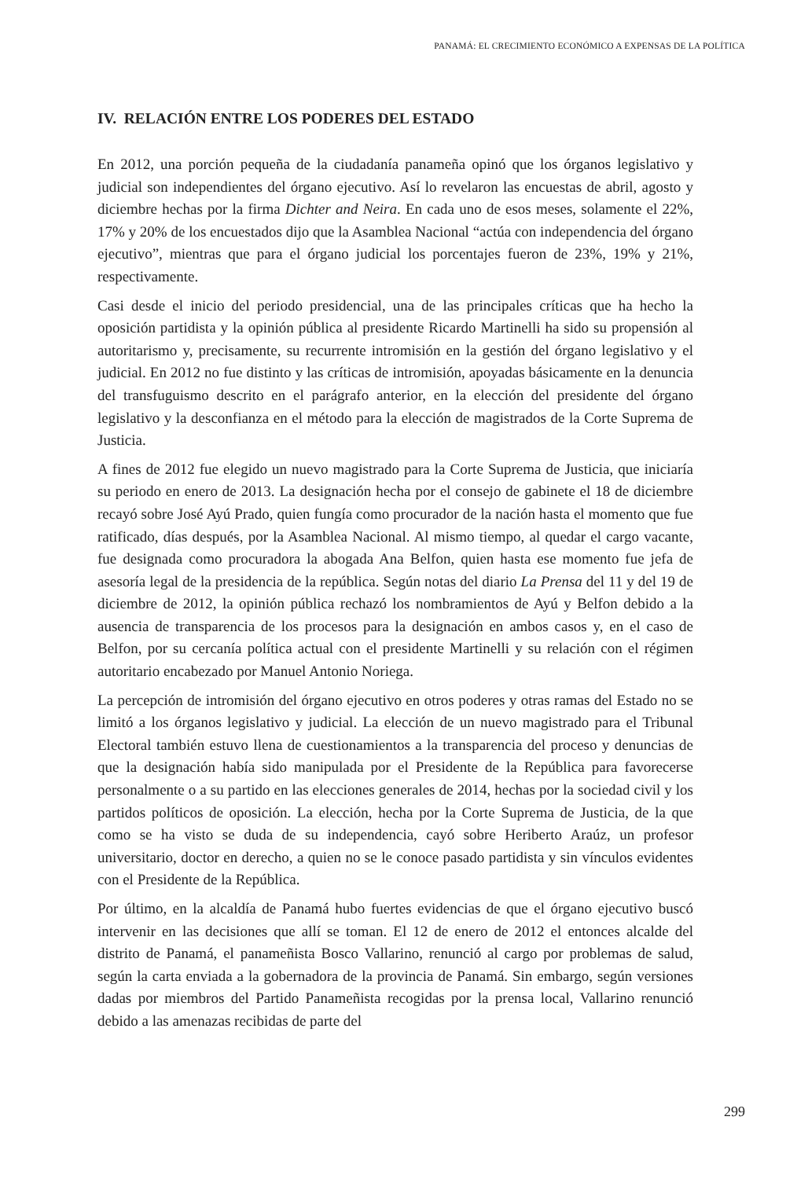PANAMÁ: EL CRECIMIENTO ECONÓMICO A EXPENSAS DE LA POLÍTICA
IV. RELACIÓN ENTRE LOS PODERES DEL ESTADO
En 2012, una porción pequeña de la ciudadanía panameña opinó que los órganos legislativo y judicial son independientes del órgano ejecutivo. Así lo revelaron las encuestas de abril, agosto y diciembre hechas por la firma Dichter and Neira. En cada uno de esos meses, solamente el 22%, 17% y 20% de los encuestados dijo que la Asamblea Nacional “actúa con independencia del órgano ejecutivo”, mientras que para el órgano judicial los porcentajes fueron de 23%, 19% y 21%, respectivamente.
Casi desde el inicio del periodo presidencial, una de las principales críticas que ha hecho la oposición partidista y la opinión pública al presidente Ricardo Martinelli ha sido su propensión al autoritarismo y, precisamente, su recurrente intromisión en la gestión del órgano legislativo y el judicial. En 2012 no fue distinto y las críticas de intromisión, apoyadas básicamente en la denuncia del transfuguismo descrito en el parágrafo anterior, en la elección del presidente del órgano legislativo y la desconfianza en el método para la elección de magistrados de la Corte Suprema de Justicia.
A fines de 2012 fue elegido un nuevo magistrado para la Corte Suprema de Justicia, que iniciaría su periodo en enero de 2013. La designación hecha por el consejo de gabinete el 18 de diciembre recayó sobre José Ayú Prado, quien fungía como procurador de la nación hasta el momento que fue ratificado, días después, por la Asamblea Nacional. Al mismo tiempo, al quedar el cargo vacante, fue designada como procuradora la abogada Ana Belfon, quien hasta ese momento fue jefa de asesoría legal de la presidencia de la república. Según notas del diario La Prensa del 11 y del 19 de diciembre de 2012, la opinión pública rechazó los nombramientos de Ayú y Belfon debido a la ausencia de transparencia de los procesos para la designación en ambos casos y, en el caso de Belfon, por su cercanía política actual con el presidente Martinelli y su relación con el régimen autoritario encabezado por Manuel Antonio Noriega.
La percepción de intromisión del órgano ejecutivo en otros poderes y otras ramas del Estado no se limitó a los órganos legislativo y judicial. La elección de un nuevo magistrado para el Tribunal Electoral también estuvo llena de cuestionamientos a la transparencia del proceso y denuncias de que la designación había sido manipulada por el Presidente de la República para favorecerse personalmente o a su partido en las elecciones generales de 2014, hechas por la sociedad civil y los partidos políticos de oposición. La elección, hecha por la Corte Suprema de Justicia, de la que como se ha visto se duda de su independencia, cayó sobre Heriberto Araúz, un profesor universitario, doctor en derecho, a quien no se le conoce pasado partidista y sin vínculos evidentes con el Presidente de la República.
Por último, en la alcaldía de Panamá hubo fuertes evidencias de que el órgano ejecutivo buscó intervenir en las decisiones que allí se toman. El 12 de enero de 2012 el entonces alcalde del distrito de Panamá, el panameñista Bosco Vallarino, renunció al cargo por problemas de salud, según la carta enviada a la gobernadora de la provincia de Panamá. Sin embargo, según versiones dadas por miembros del Partido Panameñista recogidas por la prensa local, Vallarino renunció debido a las amenazas recibidas de parte del
299